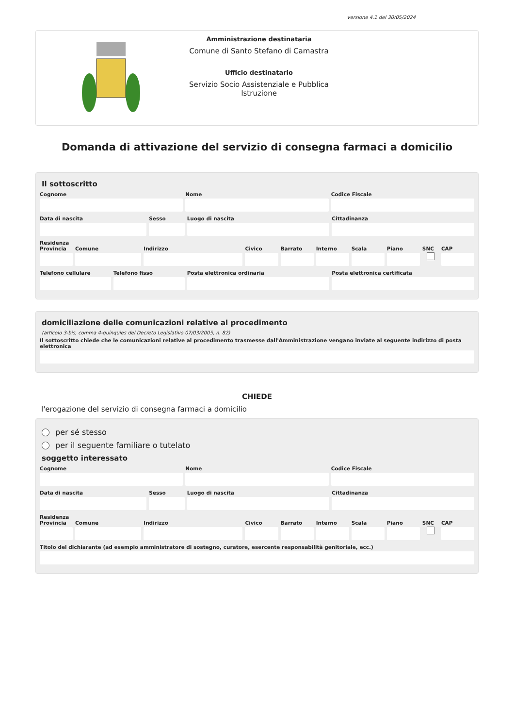versione 4.1 del 30/05/2024
Amministrazione destinataria
Comune di Santo Stefano di Camastra
Ufficio destinatario
Servizio Socio Assistenziale e Pubblica Istruzione
Domanda di attivazione del servizio di consegna farmaci a domicilio
Il sottoscritto
Cognome Nome Codice Fiscale
Data di nascita Sesso Luogo di nascita Cittadinanza
Residenza
Provincia Comune Indirizzo Civico Barrato Interno Scala Piano SNC CAP
Telefono cellulare Telefono fisso Posta elettronica ordinaria Posta elettronica certificata
domiciliazione delle comunicazioni relative al procedimento
(articolo 3-bis, comma 4-quinquies del Decreto Legislativo 07/03/2005, n. 82)
Il sottoscritto chiede che le comunicazioni relative al procedimento trasmesse dall'Amministrazione vengano inviate al seguente indirizzo di posta elettronica
CHIEDE
l'erogazione del servizio di consegna farmaci a domicilio
per sé stesso
per il seguente familiare o tutelato
soggetto interessato
Cognome Nome Codice Fiscale
Data di nascita Sesso Luogo di nascita Cittadinanza
Residenza
Provincia Comune Indirizzo Civico Barrato Interno Scala Piano SNC CAP
Titolo del dichiarante (ad esempio amministratore di sostegno, curatore, esercente responsabilità genitoriale, ecc.)